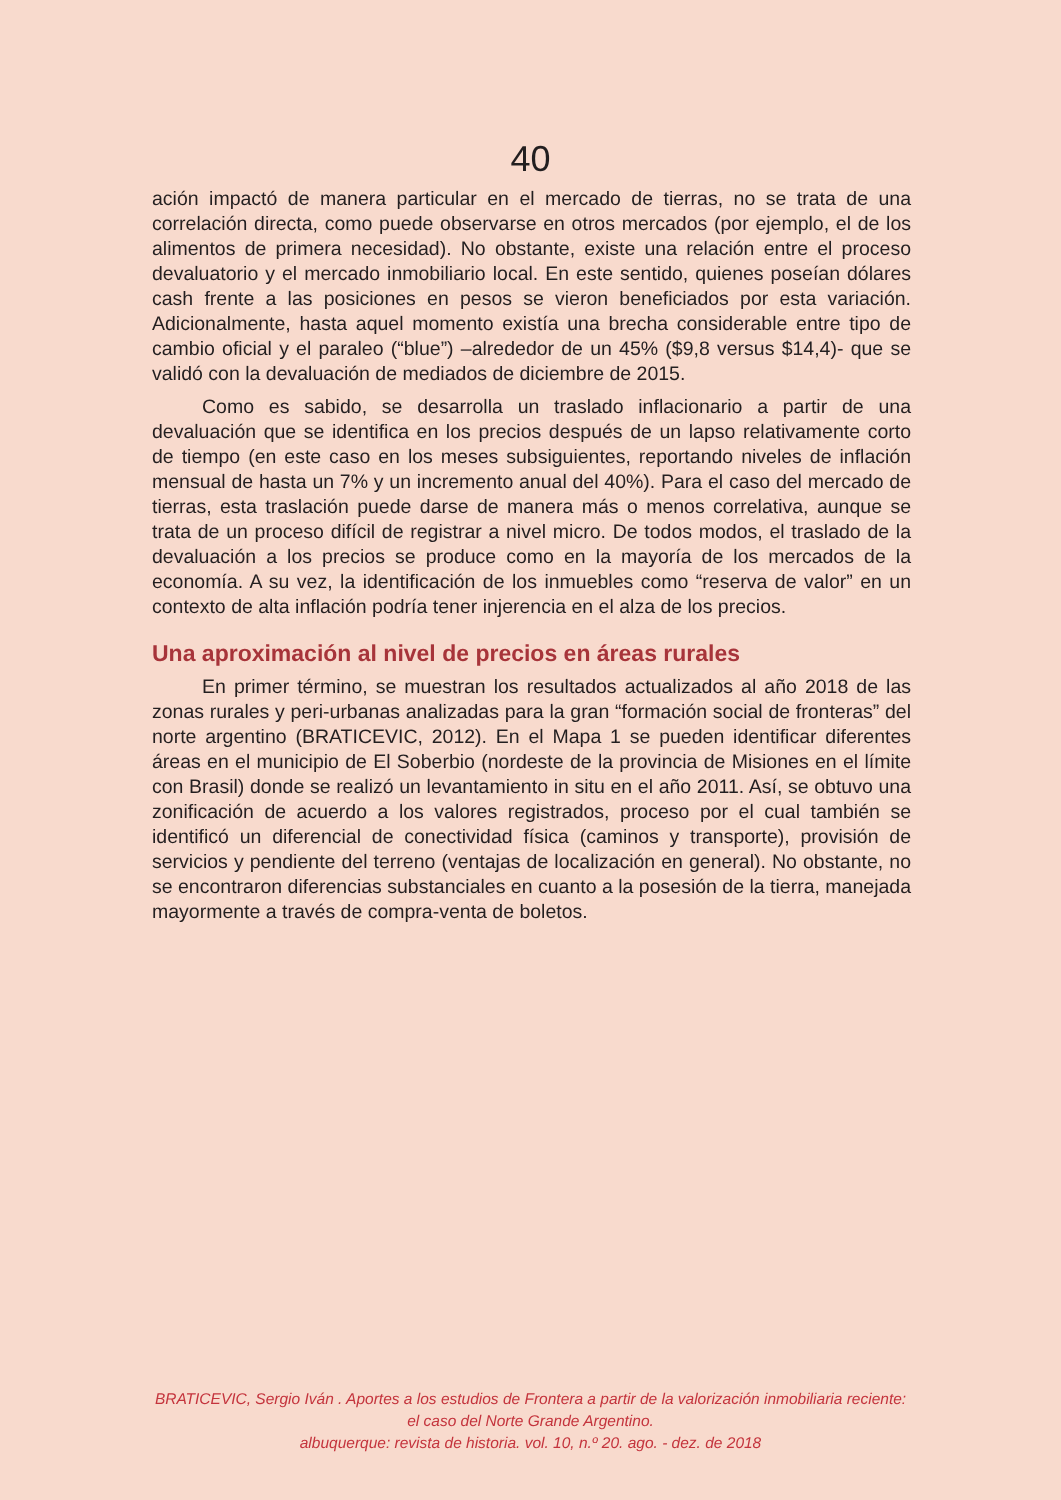40
ación impactó de manera particular en el mercado de tierras, no se trata de una correlación directa, como puede observarse en otros mercados (por ejemplo, el de los alimentos de primera necesidad). No obstante, existe una relación entre el proceso devaluatorio y el mercado inmobiliario local. En este sentido, quienes poseían dólares cash frente a las posiciones en pesos se vieron beneficiados por esta variación. Adicionalmente, hasta aquel momento existía una brecha considerable entre tipo de cambio oficial y el paraleo (“blue”) –alrededor de un 45% ($9,8 versus $14,4)- que se validó con la devaluación de mediados de diciembre de 2015.
Como es sabido, se desarrolla un traslado inflacionario a partir de una devaluación que se identifica en los precios después de un lapso relativamente corto de tiempo (en este caso en los meses subsiguientes, reportando niveles de inflación mensual de hasta un 7% y un incremento anual del 40%). Para el caso del mercado de tierras, esta traslación puede darse de manera más o menos correlativa, aunque se trata de un proceso difícil de registrar a nivel micro. De todos modos, el traslado de la devaluación a los precios se produce como en la mayoría de los mercados de la economía. A su vez, la identificación de los inmuebles como “reserva de valor” en un contexto de alta inflación podría tener injerencia en el alza de los precios.
Una aproximación al nivel de precios en áreas rurales
En primer término, se muestran los resultados actualizados al año 2018 de las zonas rurales y peri-urbanas analizadas para la gran “formación social de fronteras” del norte argentino (BRATICEVIC, 2012). En el Mapa 1 se pueden identificar diferentes áreas en el municipio de El Soberbio (nordeste de la provincia de Misiones en el límite con Brasil) donde se realizó un levantamiento in situ en el año 2011. Así, se obtuvo una zonificación de acuerdo a los valores registrados, proceso por el cual también se identificó un diferencial de conectividad física (caminos y transporte), provisión de servicios y pendiente del terreno (ventajas de localización en general). No obstante, no se encontraron diferencias substanciales en cuanto a la posesión de la tierra, manejada mayormente a través de compra-venta de boletos.
BRATICEVIC, Sergio Iván . Aportes a los estudios de Frontera a partir de la valorización inmobiliaria reciente: el caso del Norte Grande Argentino.
albuquerque: revista de historia. vol. 10, n.º 20. ago. - dez. de 2018